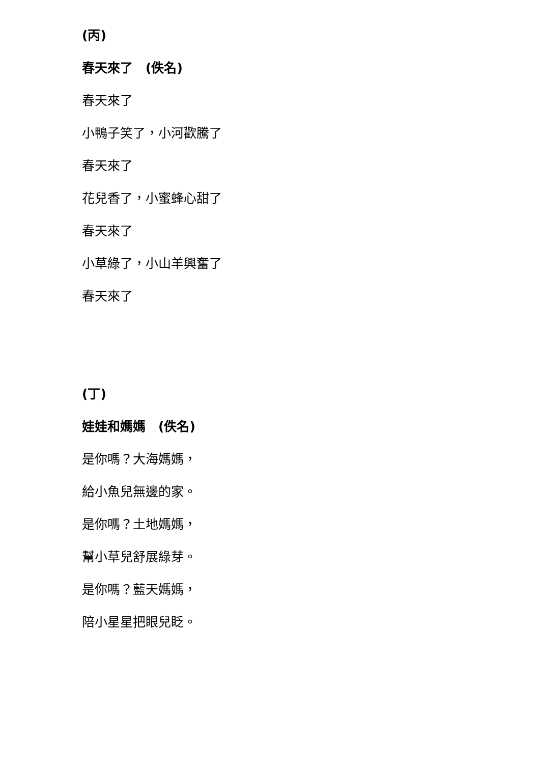(丙)
春天來了　(佚名)
春天來了
小鴨子笑了，小河歡騰了
春天來了
花兒香了，小蜜蜂心甜了
春天來了
小草綠了，小山羊興奮了
春天來了
(丁)
娃娃和媽媽　(佚名)
是你嗎？大海媽媽，
給小魚兒無邊的家。
是你嗎？土地媽媽，
幫小草兒舒展綠芽。
是你嗎？藍天媽媽，
陪小星星把眼兒眨。